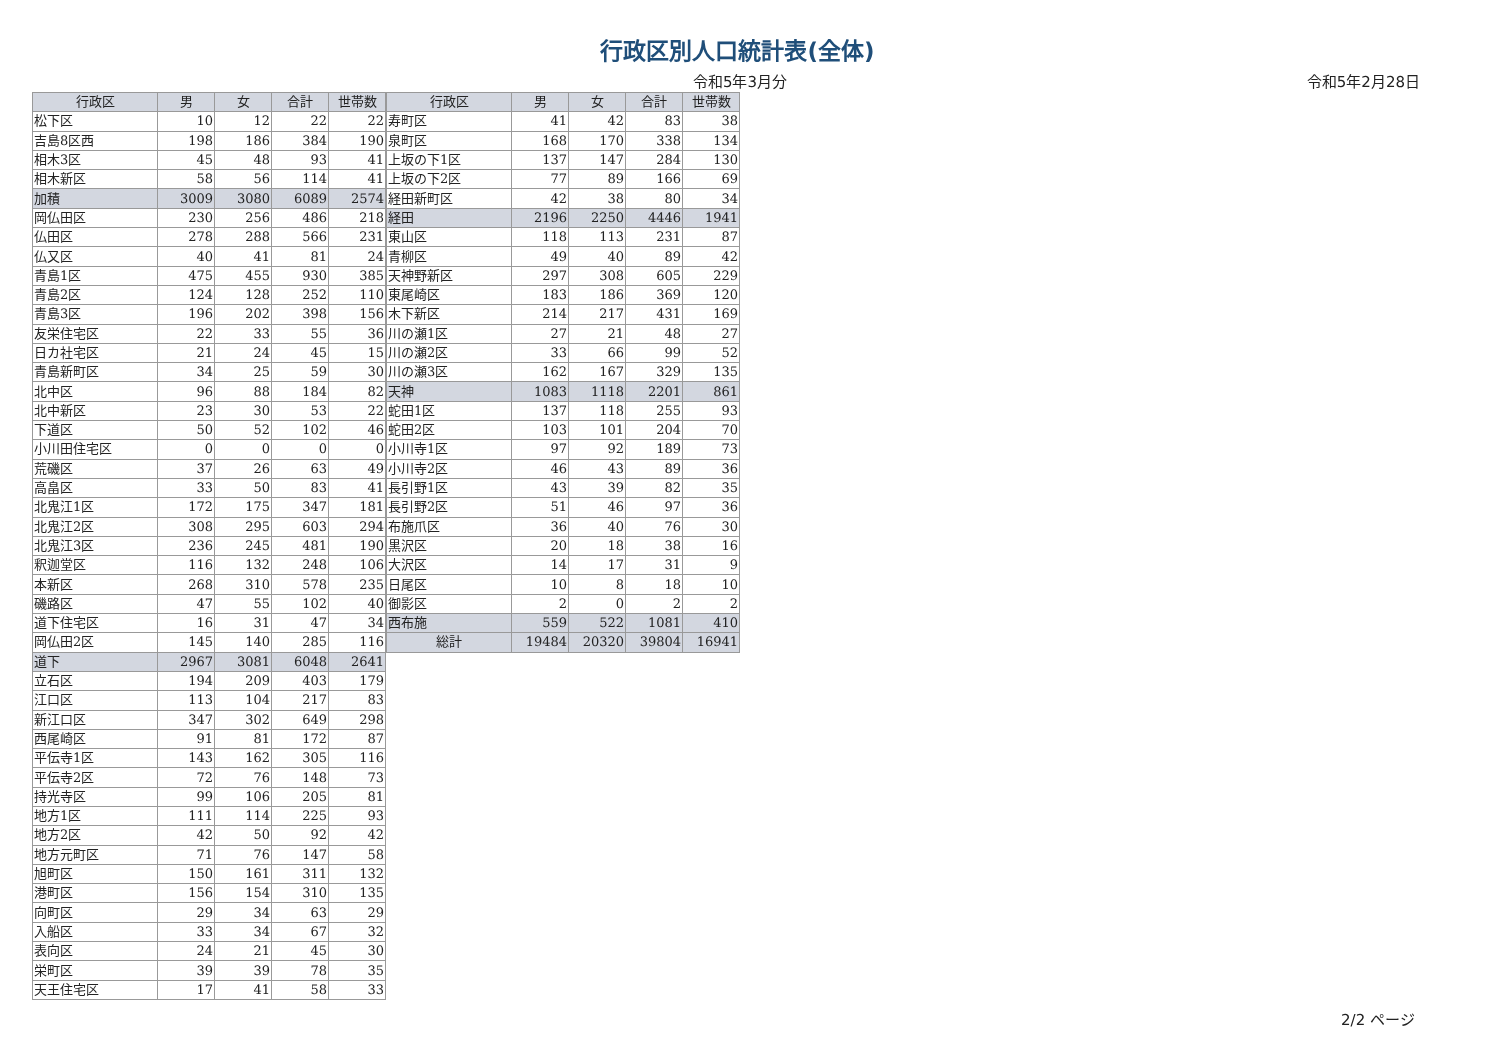行政区別人口統計表(全体)
令和5年3月分
令和5年2月28日
| 行政区 | 男 | 女 | 合計 | 世帯数 |
| --- | --- | --- | --- | --- |
| 松下区 | 10 | 12 | 22 | 22 |
| 吉島8区西 | 198 | 186 | 384 | 190 |
| 相木3区 | 45 | 48 | 93 | 41 |
| 相木新区 | 58 | 56 | 114 | 41 |
| 加積 | 3009 | 3080 | 6089 | 2574 |
| 岡仏田区 | 230 | 256 | 486 | 218 |
| 仏田区 | 278 | 288 | 566 | 231 |
| 仏又区 | 40 | 41 | 81 | 24 |
| 青島1区 | 475 | 455 | 930 | 385 |
| 青島2区 | 124 | 128 | 252 | 110 |
| 青島3区 | 196 | 202 | 398 | 156 |
| 友栄住宅区 | 22 | 33 | 55 | 36 |
| 日カ社宅区 | 21 | 24 | 45 | 15 |
| 青島新町区 | 34 | 25 | 59 | 30 |
| 北中区 | 96 | 88 | 184 | 82 |
| 北中新区 | 23 | 30 | 53 | 22 |
| 下道区 | 50 | 52 | 102 | 46 |
| 小川田住宅区 | 0 | 0 | 0 | 0 |
| 荒磯区 | 37 | 26 | 63 | 49 |
| 高畠区 | 33 | 50 | 83 | 41 |
| 北鬼江1区 | 172 | 175 | 347 | 181 |
| 北鬼江2区 | 308 | 295 | 603 | 294 |
| 北鬼江3区 | 236 | 245 | 481 | 190 |
| 釈迦堂区 | 116 | 132 | 248 | 106 |
| 本新区 | 268 | 310 | 578 | 235 |
| 磯路区 | 47 | 55 | 102 | 40 |
| 道下住宅区 | 16 | 31 | 47 | 34 |
| 岡仏田2区 | 145 | 140 | 285 | 116 |
| 道下 | 2967 | 3081 | 6048 | 2641 |
| 立石区 | 194 | 209 | 403 | 179 |
| 江口区 | 113 | 104 | 217 | 83 |
| 新江口区 | 347 | 302 | 649 | 298 |
| 西尾崎区 | 91 | 81 | 172 | 87 |
| 平伝寺1区 | 143 | 162 | 305 | 116 |
| 平伝寺2区 | 72 | 76 | 148 | 73 |
| 持光寺区 | 99 | 106 | 205 | 81 |
| 地方1区 | 111 | 114 | 225 | 93 |
| 地方2区 | 42 | 50 | 92 | 42 |
| 地方元町区 | 71 | 76 | 147 | 58 |
| 旭町区 | 150 | 161 | 311 | 132 |
| 港町区 | 156 | 154 | 310 | 135 |
| 向町区 | 29 | 34 | 63 | 29 |
| 入船区 | 33 | 34 | 67 | 32 |
| 表向区 | 24 | 21 | 45 | 30 |
| 栄町区 | 39 | 39 | 78 | 35 |
| 天王住宅区 | 17 | 41 | 58 | 33 |
| 行政区 | 男 | 女 | 合計 | 世帯数 |
| --- | --- | --- | --- | --- |
| 寿町区 | 41 | 42 | 83 | 38 |
| 泉町区 | 168 | 170 | 338 | 134 |
| 上坂の下1区 | 137 | 147 | 284 | 130 |
| 上坂の下2区 | 77 | 89 | 166 | 69 |
| 経田新町区 | 42 | 38 | 80 | 34 |
| 経田 | 2196 | 2250 | 4446 | 1941 |
| 東山区 | 118 | 113 | 231 | 87 |
| 青柳区 | 49 | 40 | 89 | 42 |
| 天神野新区 | 297 | 308 | 605 | 229 |
| 東尾崎区 | 183 | 186 | 369 | 120 |
| 木下新区 | 214 | 217 | 431 | 169 |
| 川の瀬1区 | 27 | 21 | 48 | 27 |
| 川の瀬2区 | 33 | 66 | 99 | 52 |
| 川の瀬3区 | 162 | 167 | 329 | 135 |
| 天神 | 1083 | 1118 | 2201 | 861 |
| 蛇田1区 | 137 | 118 | 255 | 93 |
| 蛇田2区 | 103 | 101 | 204 | 70 |
| 小川寺1区 | 97 | 92 | 189 | 73 |
| 小川寺2区 | 46 | 43 | 89 | 36 |
| 長引野1区 | 43 | 39 | 82 | 35 |
| 長引野2区 | 51 | 46 | 97 | 36 |
| 布施爪区 | 36 | 40 | 76 | 30 |
| 黒沢区 | 20 | 18 | 38 | 16 |
| 大沢区 | 14 | 17 | 31 | 9 |
| 日尾区 | 10 | 8 | 18 | 10 |
| 御影区 | 2 | 0 | 2 | 2 |
| 西布施 | 559 | 522 | 1081 | 410 |
| 総計 | 19484 | 20320 | 39804 | 16941 |
2/2 ページ